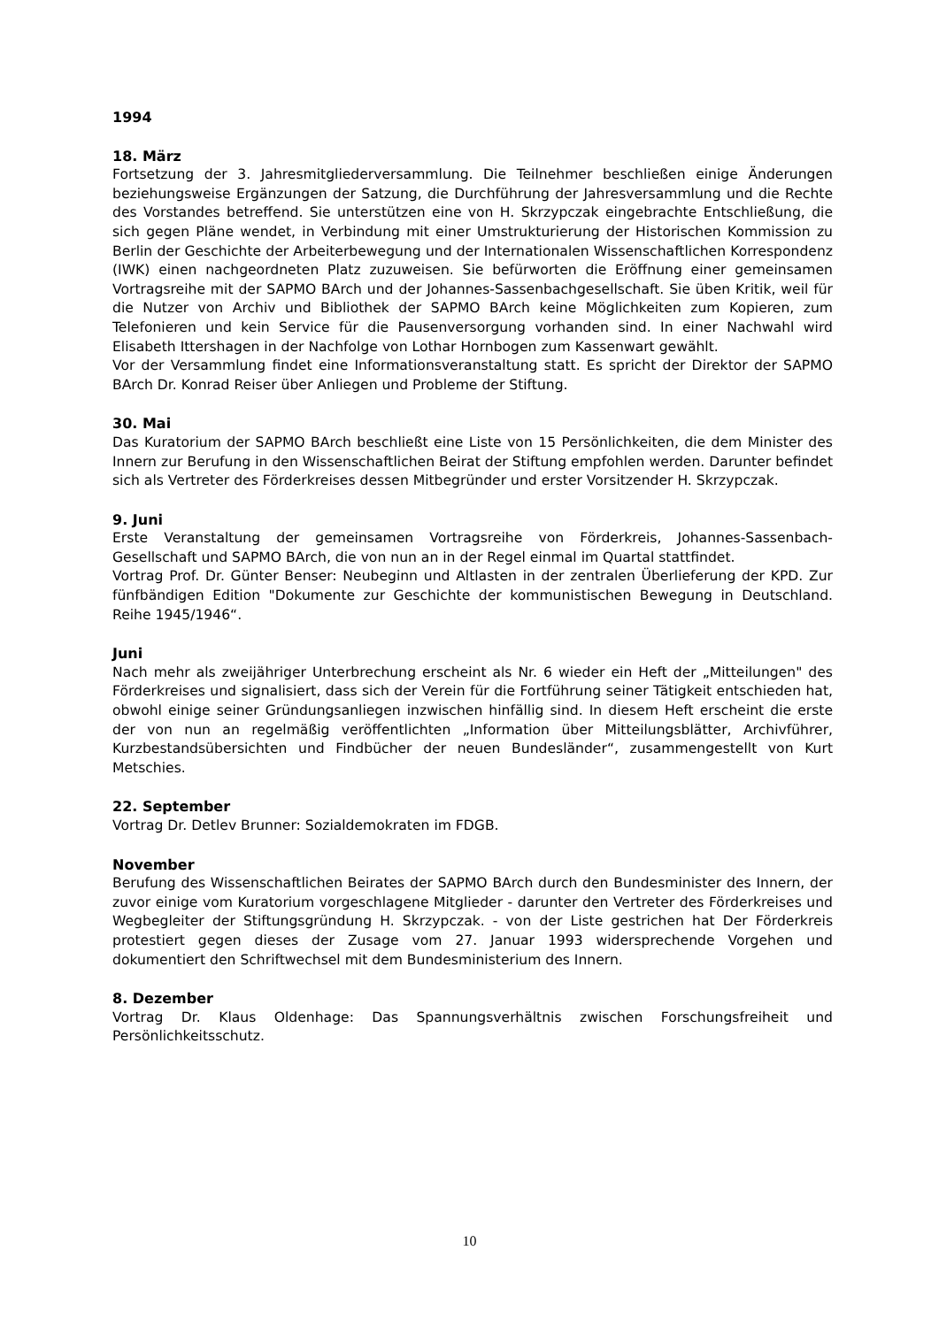1994
18. März
Fortsetzung der 3. Jahresmitgliederversammlung. Die Teilnehmer beschließen einige Änderungen beziehungsweise Ergänzungen der Satzung, die Durchführung der Jahresversammlung und die Rechte des Vorstandes betreffend. Sie unterstützen eine von H. Skrzypczak eingebrachte Entschließung, die sich gegen Pläne wendet, in Verbindung mit einer Umstrukturierung der Historischen Kommission zu Berlin der Geschichte der Arbeiterbewegung und der Internationalen Wissenschaftlichen Korrespondenz (IWK) einen nachgeordneten Platz zuzuweisen. Sie befürworten die Eröffnung einer gemeinsamen Vortragsreihe mit der SAPMO BArch und der Johannes-Sassenbachgesellschaft. Sie üben Kritik, weil für die Nutzer von Archiv und Bibliothek der SAPMO BArch keine Möglichkeiten zum Kopieren, zum Telefonieren und kein Service für die Pausenversorgung vorhanden sind. In einer Nachwahl wird Elisabeth Ittershagen in der Nachfolge von Lothar Hornbogen zum Kassenwart gewählt.
Vor der Versammlung findet eine Informationsveranstaltung statt. Es spricht der Direktor der SAPMO BArch Dr. Konrad Reiser über Anliegen und Probleme der Stiftung.
30. Mai
Das Kuratorium der SAPMO BArch beschließt eine Liste von 15 Persönlichkeiten, die dem Minister des Innern zur Berufung in den Wissenschaftlichen Beirat der Stiftung empfohlen werden. Darunter befindet sich als Vertreter des Förderkreises dessen Mitbegründer und erster Vorsitzender H. Skrzypczak.
9. Juni
Erste Veranstaltung der gemeinsamen Vortragsreihe von Förderkreis, Johannes-Sassenbach-Gesellschaft und SAPMO BArch, die von nun an in der Regel einmal im Quartal stattfindet.
Vortrag Prof. Dr. Günter Benser: Neubeginn und Altlasten in der zentralen Überlieferung der KPD. Zur fünfbändigen Edition "Dokumente zur Geschichte der kommunistischen Bewegung in Deutschland. Reihe 1945/1946“.
Juni
Nach mehr als zweijähriger Unterbrechung erscheint als Nr. 6 wieder ein Heft der „Mitteilungen" des Förderkreises und signalisiert, dass sich der Verein für die Fortführung seiner Tätigkeit entschieden hat, obwohl einige seiner Gründungsanliegen inzwischen hinfällig sind. In diesem Heft erscheint die erste der von nun an regelmäßig veröffentlichten „Information über Mitteilungsblätter, Archivführer, Kurzbestandsübersichten und Findbücher der neuen Bundesländer“, zusammengestellt von Kurt Metschies.
22. September
Vortrag Dr. Detlev Brunner: Sozialdemokraten im FDGB.
November
Berufung des Wissenschaftlichen Beirates der SAPMO BArch durch den Bundesminister des Innern, der zuvor einige vom Kuratorium vorgeschlagene Mitglieder - darunter den Vertreter des Förderkreises und Wegbegleiter der Stiftungsgründung H. Skrzypczak. - von der Liste gestrichen hat Der Förderkreis protestiert gegen dieses der Zusage vom 27. Januar 1993 widersprechende Vorgehen und dokumentiert den Schriftwechsel mit dem Bundesministerium des Innern.
8. Dezember
Vortrag Dr. Klaus Oldenhage: Das Spannungsverhältnis zwischen Forschungsfreiheit und Persönlichkeitsschutz.
10